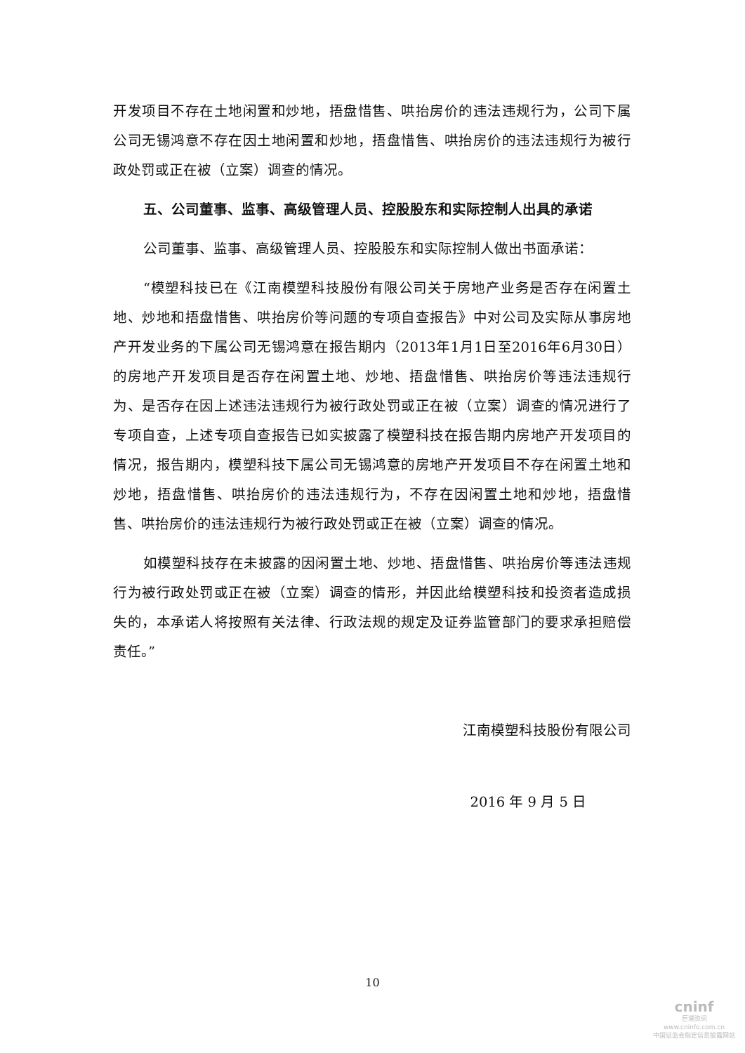开发项目不存在土地闲置和炒地，捂盘惜售、哄抬房价的违法违规行为，公司下属公司无锡鸿意不存在因土地闲置和炒地，捂盘惜售、哄抬房价的违法违规行为被行政处罚或正在被（立案）调查的情况。
五、公司董事、监事、高级管理人员、控股股东和实际控制人出具的承诺
公司董事、监事、高级管理人员、控股股东和实际控制人做出书面承诺：
“模塑科技已在《江南模塑科技股份有限公司关于房地产业务是否存在闲置土地、炒地和捂盘惜售、哄抬房价等问题的专项自查报告》中对公司及实际从事房地产开发业务的下属公司无锡鸿意在报告期内（2013年1月1日至2016年6月30日）的房地产开发项目是否存在闲置土地、炒地、捂盘惜售、哄抬房价等违法违规行为、是否存在因上述违法违规行为被行政处罚或正在被（立案）调查的情况进行了专项自查，上述专项自查报告已如实披露了模塑科技在报告期内房地产开发项目的情况，报告期内，模塑科技下属公司无锡鸿意的房地产开发项目不存在闲置土地和炒地，捂盘惜售、哄抬房价的违法违规行为，不存在因闲置土地和炒地，捂盘惜售、哄抬房价的违法违规行为被行政处罚或正在被（立案）调查的情况。
如模塑科技存在未披露的因闲置土地、炒地、捂盘惜售、哄抬房价等违法违规行为被行政处罚或正在被（立案）调查的情形，并因此给模塑科技和投资者造成损失的，本承诺人将按照有关法律、行政法规的规定及证券监管部门的要求承担赔偿责任。”
江南模塑科技股份有限公司
2016 年 9 月 5 日
10
cninf
巨潮资讯
www.cninfo.com.cn
中国证监会指定信息披露网站